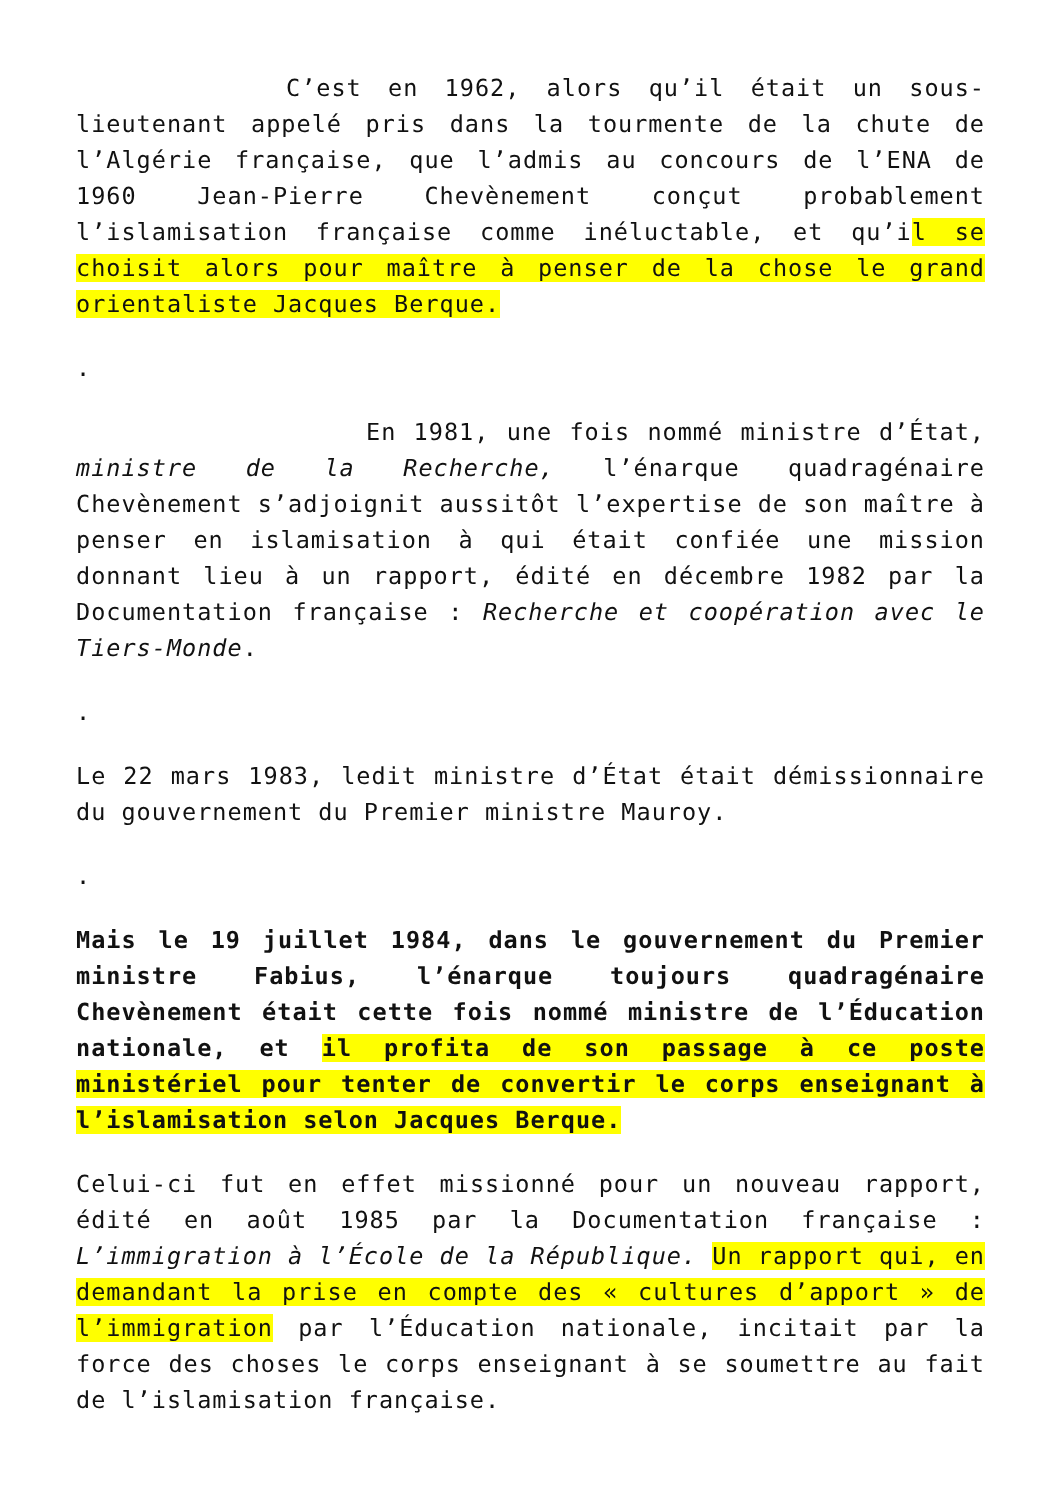C’est en 1962, alors qu’il était un sous-lieutenant appelé pris dans la tourmente de la chute de l’Algérie française, que l’admis au concours de l’ENA de 1960 Jean-Pierre Chevènement conçut probablement l’islamisation française comme inéluctable, et qu’il se choisit alors pour maître à penser de la chose le grand orientaliste Jacques Berque.
.
En 1981, une fois nommé ministre d’État, ministre de la Recherche, l’énarque quadragénaire Chevènement s’adjoignit aussitôt l’expertise de son maître à penser en islamisation à qui était confiée une mission donnant lieu à un rapport, édité en décembre 1982 par la Documentation française : Recherche et coopération avec le Tiers-Monde.
.
Le 22 mars 1983, ledit ministre d’État était démissionnaire du gouvernement du Premier ministre Mauroy.
.
Mais le 19 juillet 1984, dans le gouvernement du Premier ministre Fabius, l’énarque toujours quadragénaire Chevènement était cette fois nommé ministre de l’Éducation nationale, et il profita de son passage à ce poste ministériel pour tenter de convertir le corps enseignant à l’islamisation selon Jacques Berque.
Celui-ci fut en effet missionné pour un nouveau rapport, édité en août 1985 par la Documentation française : L’immigration à l’École de la République. Un rapport qui, en demandant la prise en compte des « cultures d’apport » de l’immigration par l’Éducation nationale, incitait par la force des choses le corps enseignant à se soumettre au fait de l’islamisation française.